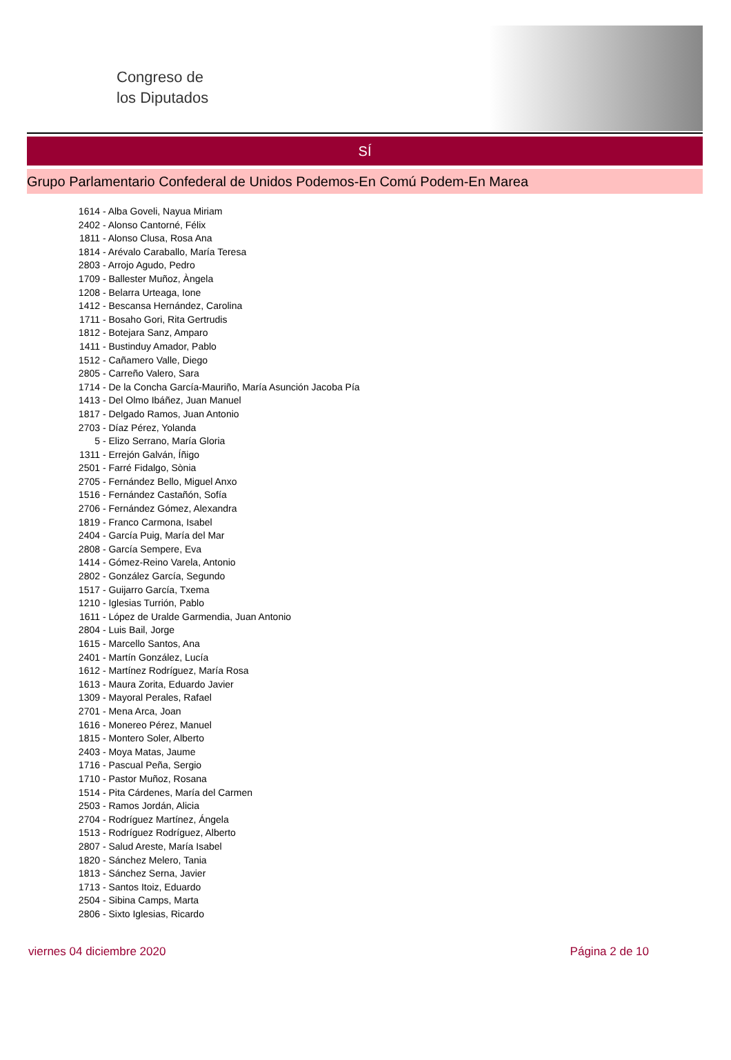Congreso de
los Diputados
SÍ
Grupo Parlamentario Confederal de Unidos Podemos-En Comú Podem-En Marea
1614 - Alba Goveli, Nayua Miriam
2402 - Alonso Cantorné, Félix
1811 - Alonso Clusa, Rosa Ana
1814 - Arévalo Caraballo, María Teresa
2803 - Arrojo Agudo, Pedro
1709 - Ballester Muñoz, Àngela
1208 - Belarra Urteaga, Ione
1412 - Bescansa Hernández, Carolina
1711 - Bosaho Gori, Rita Gertrudis
1812 - Botejara Sanz, Amparo
1411 - Bustinduy Amador, Pablo
1512 - Cañamero Valle, Diego
2805 - Carreño Valero, Sara
1714 - De la Concha García-Mauriño, María Asunción Jacoba Pía
1413 - Del Olmo Ibáñez, Juan Manuel
1817 - Delgado Ramos, Juan Antonio
2703 - Díaz Pérez, Yolanda
5 - Elizo Serrano, María Gloria
1311 - Errejón Galván, Íñigo
2501 - Farré Fidalgo, Sònia
2705 - Fernández Bello, Miguel Anxo
1516 - Fernández Castañón, Sofía
2706 - Fernández Gómez, Alexandra
1819 - Franco Carmona, Isabel
2404 - García Puig, María del Mar
2808 - García Sempere, Eva
1414 - Gómez-Reino Varela, Antonio
2802 - González García, Segundo
1517 - Guijarro García, Txema
1210 - Iglesias Turrión, Pablo
1611 - López de Uralde Garmendia, Juan Antonio
2804 - Luis Bail, Jorge
1615 - Marcello Santos, Ana
2401 - Martín González, Lucía
1612 - Martínez Rodríguez, María Rosa
1613 - Maura Zorita, Eduardo Javier
1309 - Mayoral Perales, Rafael
2701 - Mena Arca, Joan
1616 - Monereo Pérez, Manuel
1815 - Montero Soler, Alberto
2403 - Moya Matas, Jaume
1716 - Pascual Peña, Sergio
1710 - Pastor Muñoz, Rosana
1514 - Pita Cárdenes, María del Carmen
2503 - Ramos Jordán, Alicia
2704 - Rodríguez Martínez, Ángela
1513 - Rodríguez Rodríguez, Alberto
2807 - Salud Areste, María Isabel
1820 - Sánchez Melero, Tania
1813 - Sánchez Serna, Javier
1713 - Santos Itoiz, Eduardo
2504 - Sibina Camps, Marta
2806 - Sixto Iglesias, Ricardo
viernes 04 diciembre 2020 Página 2 de 10